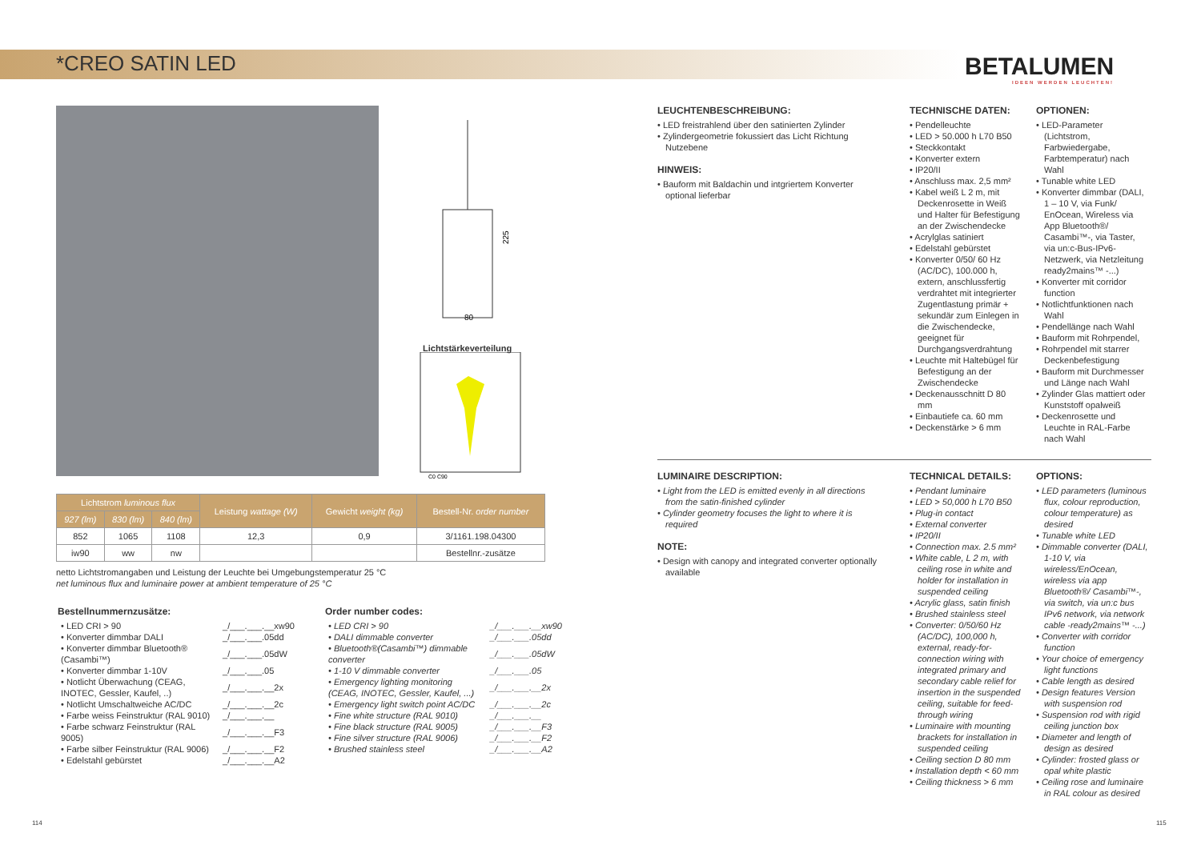*CREO SATIN LED
BETALUMEN
IDEEN WERDEN LEUCHTEN!
80
225
Lichtstärkeverteilung
C0 C90
| Lichtstrom luminous flux | | | Leistung wattage (W) | Gewicht weight (kg) | Bestell-Nr. order number |
| --- | --- | --- | --- | --- | --- |
| 927 (lm) | 830 (lm) | 840 (lm) | | | |
| 852 | 1065 | 1108 | 12,3 | 0,9 | 3/1161.198.04300 |
| iw90 | ww | nw | | | Bestellnr.-zusätze |
netto Lichtstromangaben und Leistung der Leuchte bei Umgebungstemperatur 25 °C
net luminous flux and luminaire power at ambient temperature of 25 °C
Bestellnummernzusätze:
| • LED CRI > 90 | _/___.___.__xw90 |
| • Konverter dimmbar DALI | _/___.___.05dd |
| • Konverter dimmbar Bluetooth® (Casambi™) | _/___.___.05dW |
| • Konverter dimmbar 1-10V | _/___.___.05 |
| • Notlicht Überwachung (CEAG, INOTEC, Gessler, Kaufel, ..) | _/___.___.__2x |
| • Notlicht Umschaltweiche AC/DC | _/___.___.__2c |
| • Farbe weiss Feinstruktur (RAL 9010) | _/___.___.__ |
| • Farbe schwarz Feinstruktur (RAL 9005) | _/___.___.__F3 |
| • Farbe silber Feinstruktur (RAL 9006) | _/___.___.__F2 |
| • Edelstahl gebürstet | _/___.___.__A2 |
Order number codes:
| • LED CRI > 90 | _/___.___.__xw90 |
| • DALI dimmable converter | _/___.___.05dd |
| • Bluetooth®(Casambi™) dimmable converter | _/___.___.05dW |
| • 1-10 V dimmable converter | _/___.___.05 |
| • Emergency lighting monitoring (CEAG, INOTEC, Gessler, Kaufel, ...) | _/___.___.__2x |
| • Emergency light switch point AC/DC | _/___.___.__2c |
| • Fine white structure (RAL 9010) | _/___.___.__ |
| • Fine black structure (RAL 9005) | _/___.___.__F3 |
| • Fine silver structure (RAL 9006) | _/___.___.__F2 |
| • Brushed stainless steel | _/___.___.__A2 |
LEUCHTENBESCHREIBUNG:
• LED freistrahlend über den satinierten Zylinder
• Zylindergeometrie fokussiert das Licht Richtung Nutzebene
HINWEIS:
• Bauform mit Baldachin und intgriertem Konverter optional lieferbar
TECHNISCHE DATEN:
• Pendelleuchte
• LED > 50.000 h L70 B50
• Steckkontakt
• Konverter extern
• IP20/II
• Anschluss max. 2,5 mm²
• Kabel weiß L 2 m, mit Deckenrosette in Weiß und Halter für Befestigung an der Zwischendecke
• Acrylglas satiniert
• Edelstahl gebürstet
• Konverter 0/50/ 60 Hz (AC/DC), 100.000 h, extern, anschlussfertig verdrahtet mit integrierter Zugentlastung primär + sekundär zum Einlegen in die Zwischendecke, geeignet für Durchgangsverdrahtung
• Leuchte mit Haltebügel für Befestigung an der Zwischendecke
• Deckenausschnitt D 80 mm
• Einbautiefe ca. 60 mm
• Deckenstärke > 6 mm
OPTIONEN:
• LED-Parameter (Lichtstrom, Farbwiedergabe, Farbtemperatur) nach Wahl
• Tunable white LED
• Konverter dimmbar (DALI, 1 – 10 V, via Funk/ EnOcean, Wireless via App Bluetooth®/ Casambi™-, via Taster, via un:c-Bus-IPv6-Netzwerk, via Netzleitung ready2mains™ -...)
• Konverter mit corridor function
• Notlichtfunktionen nach Wahl
• Pendellänge nach Wahl
• Bauform mit Rohrpendel,
• Rohrpendel mit starrer Deckenbefestigung
• Bauform mit Durchmesser und Länge nach Wahl
• Zylinder Glas mattiert oder Kunststoff opalweiß
• Deckenrosette und Leuchte in RAL-Farbe nach Wahl
LUMINAIRE DESCRIPTION:
• Light from the LED is emitted evenly in all directions from the satin-finished cylinder
• Cylinder geometry focuses the light to where it is required
NOTE:
• Design with canopy and integrated converter optionally available
TECHNICAL DETAILS:
• Pendant luminaire
• LED > 50,000 h L70 B50
• Plug-in contact
• External converter
• IP20/II
• Connection max. 2.5 mm²
• White cable, L 2 m, with ceiling rose in white and holder for installation in suspended ceiling
• Acrylic glass, satin finish
• Brushed stainless steel
• Converter: 0/50/60 Hz (AC/DC), 100,000 h, external, ready-for-connection wiring with integrated primary and secondary cable relief for insertion in the suspended ceiling, suitable for feed-through wiring
• Luminaire with mounting brackets for installation in suspended ceiling
• Ceiling section D 80 mm
• Installation depth < 60 mm
• Ceiling thickness > 6 mm
OPTIONS:
• LED parameters (luminous flux, colour reproduction, colour temperature) as desired
• Tunable white LED
• Dimmable converter (DALI, 1-10 V, via wireless/EnOcean, wireless via app Bluetooth®/ Casambi™-, via switch, via un:c bus IPv6 network, via network cable -ready2mains™ -...)
• Converter with corridor function
• Your choice of emergency light functions
• Cable length as desired
• Design features Version with suspension rod
• Suspension rod with rigid ceiling junction box
• Diameter and length of design as desired
• Cylinder: frosted glass or opal white plastic
• Ceiling rose and luminaire in RAL colour as desired
114 115